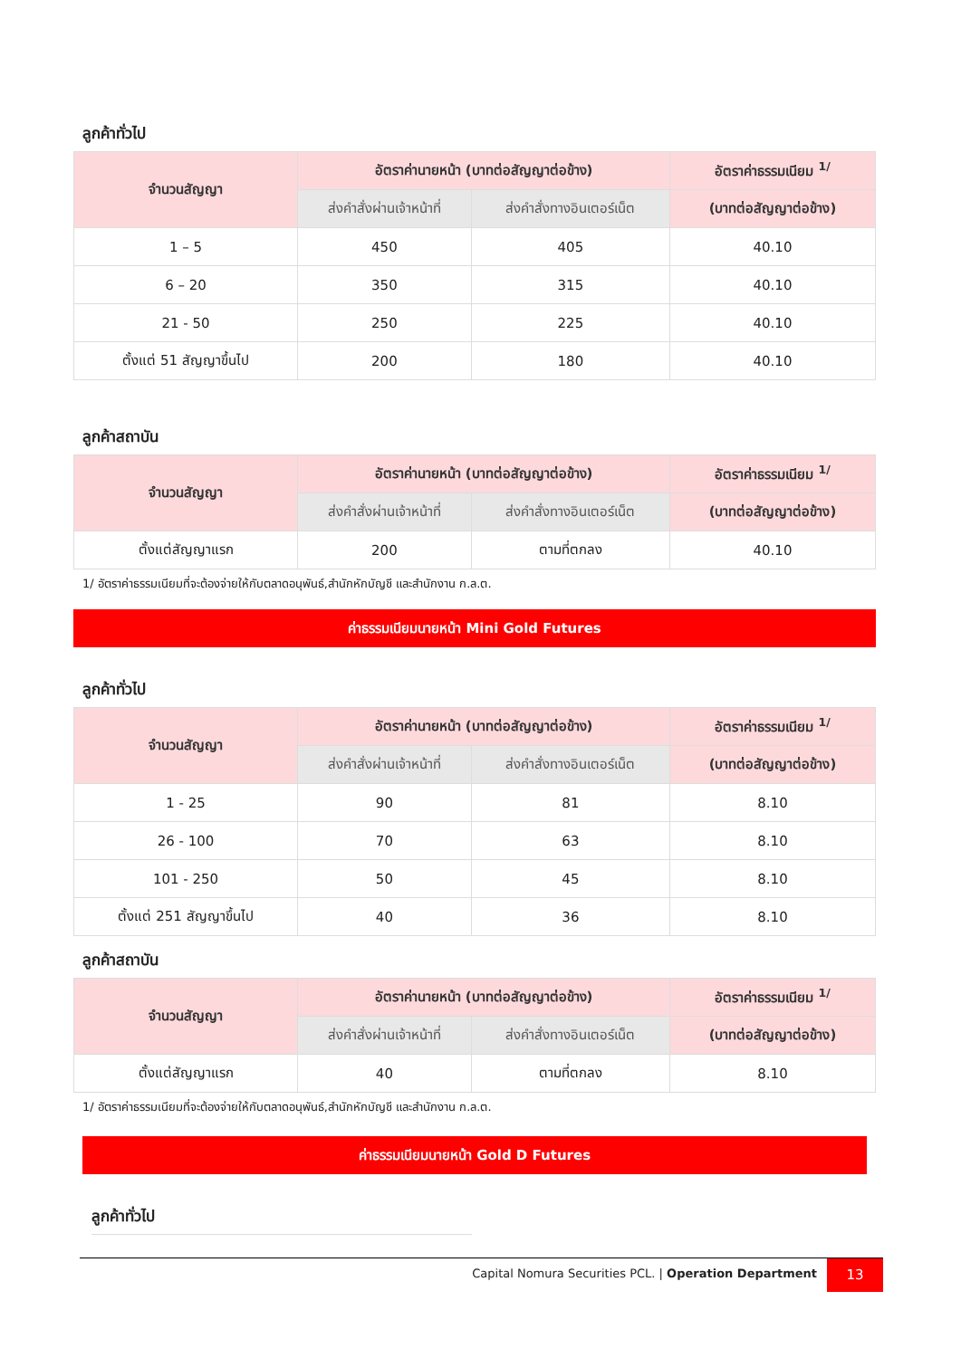ลูกค้าทั่วไป
| จำนวนสัญญา | อัตราค่านายหน้า (บาทต่อสัญญาต่อข้าง) | | อัตราค่าธรรมเนียม <sup>1/</sup> |
| --- | --- | --- | --- |
| | ส่งคำสั่งผ่านเจ้าหน้าที่ | ส่งคำสั่งทางอินเตอร์เน็ต | (บาทต่อสัญญาต่อข้าง) |
| 1 – 5 | 450 | 405 | 40.10 |
| 6 – 20 | 350 | 315 | 40.10 |
| 21 - 50 | 250 | 225 | 40.10 |
| ตั้งแต่ 51 สัญญาขึ้นไป | 200 | 180 | 40.10 |
ลูกค้าสถาบัน
| จำนวนสัญญา | อัตราค่านายหน้า (บาทต่อสัญญาต่อข้าง) | | อัตราค่าธรรมเนียม <sup>1/</sup> |
| --- | --- | --- | --- |
| | ส่งคำสั่งผ่านเจ้าหน้าที่ | ส่งคำสั่งทางอินเตอร์เน็ต | (บาทต่อสัญญาต่อข้าง) |
| ตั้งแต่สัญญาแรก | 200 | ตามที่ตกลง | 40.10 |
1/ อัตราค่าธรรมเนียมที่จะต้องจ่ายให้กับตลาดอนุพันธ์,สำนักหักบัญชี และสำนักงาน ก.ล.ต.
ค่าธรรมเนียมนายหน้า Mini Gold Futures
ลูกค้าทั่วไป
| จำนวนสัญญา | อัตราค่านายหน้า (บาทต่อสัญญาต่อข้าง) | | อัตราค่าธรรมเนียม <sup>1/</sup> |
| --- | --- | --- | --- |
| | ส่งคำสั่งผ่านเจ้าหน้าที่ | ส่งคำสั่งทางอินเตอร์เน็ต | (บาทต่อสัญญาต่อข้าง) |
| 1 - 25 | 90 | 81 | 8.10 |
| 26 - 100 | 70 | 63 | 8.10 |
| 101 - 250 | 50 | 45 | 8.10 |
| ตั้งแต่ 251 สัญญาขึ้นไป | 40 | 36 | 8.10 |
ลูกค้าสถาบัน
| จำนวนสัญญา | อัตราค่านายหน้า (บาทต่อสัญญาต่อข้าง) | | อัตราค่าธรรมเนียม <sup>1/</sup> |
| --- | --- | --- | --- |
| | ส่งคำสั่งผ่านเจ้าหน้าที่ | ส่งคำสั่งทางอินเตอร์เน็ต | (บาทต่อสัญญาต่อข้าง) |
| ตั้งแต่สัญญาแรก | 40 | ตามที่ตกลง | 8.10 |
1/ อัตราค่าธรรมเนียมที่จะต้องจ่ายให้กับตลาดอนุพันธ์,สำนักหักบัญชี และสำนักงาน ก.ล.ต.
ค่าธรรมเนียมนายหน้า Gold D Futures
ลูกค้าทั่วไป
Capital Nomura Securities PCL. | Operation Department
13